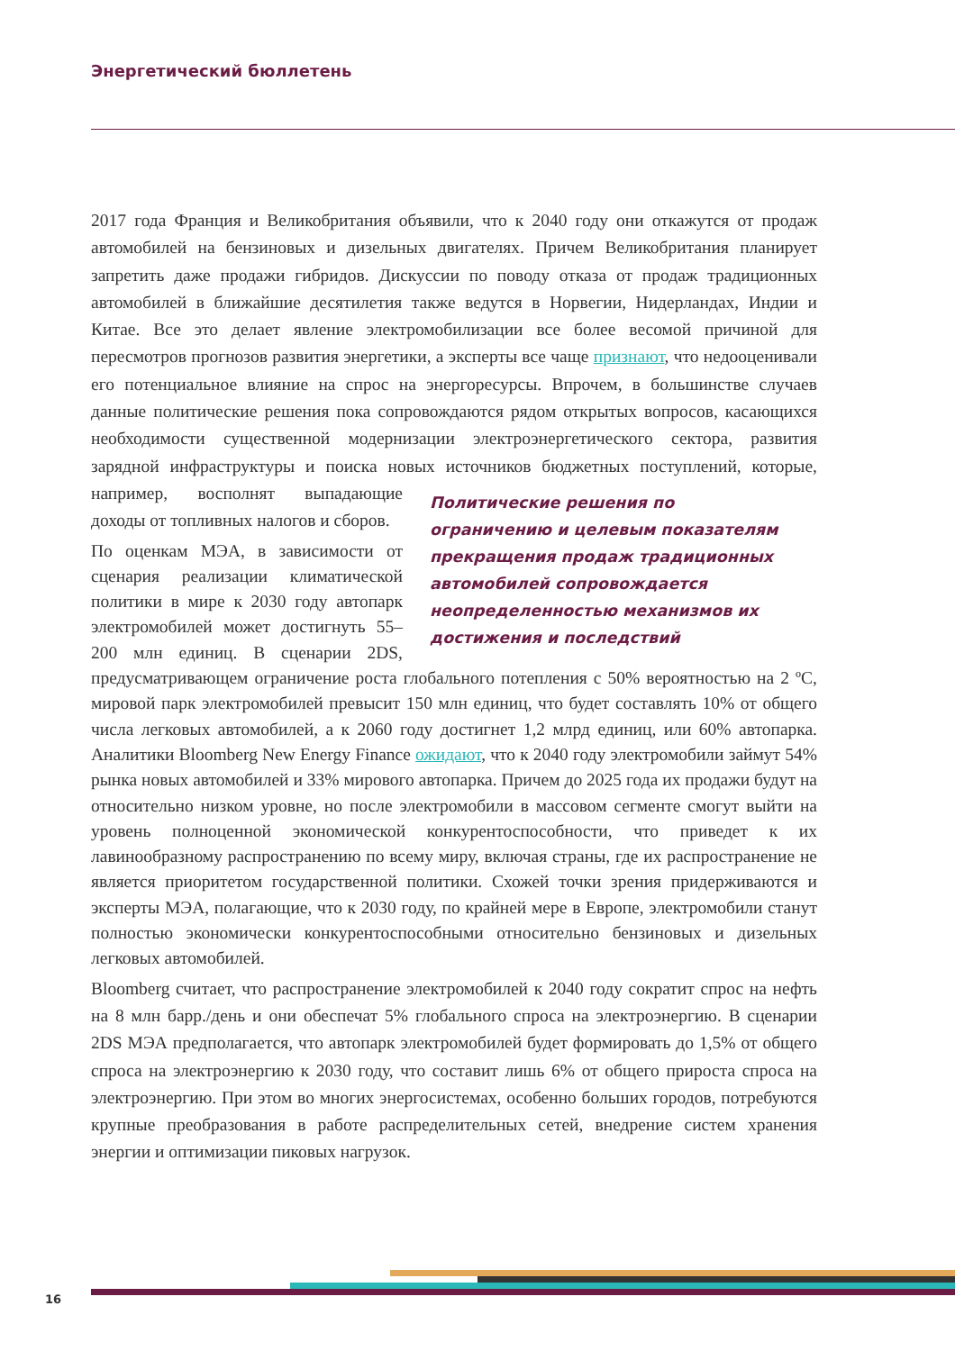Энергетический бюллетень
2017 года Франция и Великобритания объявили, что к 2040 году они откажутся от продаж автомобилей на бензиновых и дизельных двигателях. Причем Великобритания планирует запретить даже продажи гибридов. Дискуссии по поводу отказа от продаж традиционных автомобилей в ближайшие десятилетия также ведутся в Норвегии, Нидерландах, Индии и Китае. Все это делает явление электромобилизации все более весомой причиной для пересмотров прогнозов развития энергетики, а эксперты все чаще признают, что недооценивали его потенциальное влияние на спрос на энергоресурсы. Впрочем, в большинстве случаев данные политические решения пока сопровождаются рядом открытых вопросов, касающихся необходимости существенной модернизации электроэнергетического сектора, развития зарядной инфраструктуры и поиска новых Политические решения по ограничению и целевым показателям прекращения продаж традиционных автомобилей сопровождается неопределенностью механизмов их достижения и последствий источников бюджетных поступлений, которые, например, восполнят выпадающие доходы от топливных налогов и сборов.
По оценкам МЭА, в зависимости от сценария реализации климатической политики в мире к 2030 году автопарк электромобилей может достигнуть 55–200 млн единиц. В сценарии 2DS, предусматривающем ограничение роста глобального потепления с 50% вероятностью на 2 ºC, мировой парк электромобилей превысит 150 млн единиц, что будет составлять 10% от общего числа легковых автомобилей, а к 2060 году достигнет 1,2 млрд единиц, или 60% автопарка. Аналитики Bloomberg New Energy Finance ожидают, что к 2040 году электромобили займут 54% рынка новых автомобилей и 33% мирового автопарка. Причем до 2025 года их продажи будут на относительно низком уровне, но после электромобили в массовом сегменте смогут выйти на уровень полноценной экономической конкурентоспособности, что приведет к их лавинообразному распространению по всему миру, включая страны, где их распространение не является приоритетом государственной политики. Схожей точки зрения придерживаются и эксперты МЭА, полагающие, что к 2030 году, по крайней мере в Европе, электромобили станут полностью экономически конкурентоспособными относительно бензиновых и дизельных легковых автомобилей.
Bloomberg считает, что распространение электромобилей к 2040 году сократит спрос на нефть на 8 млн барр./день и они обеспечат 5% глобального спроса на электроэнергию. В сценарии 2DS МЭА предполагается, что автопарк электромобилей будет формировать до 1,5% от общего спроса на электроэнергию к 2030 году, что составит лишь 6% от общего прироста спроса на электроэнергию. При этом во многих энергосистемах, особенно больших городов, потребуются крупные преобразования в работе распределительных сетей, внедрение систем хранения энергии и оптимизации пиковых нагрузок.
16